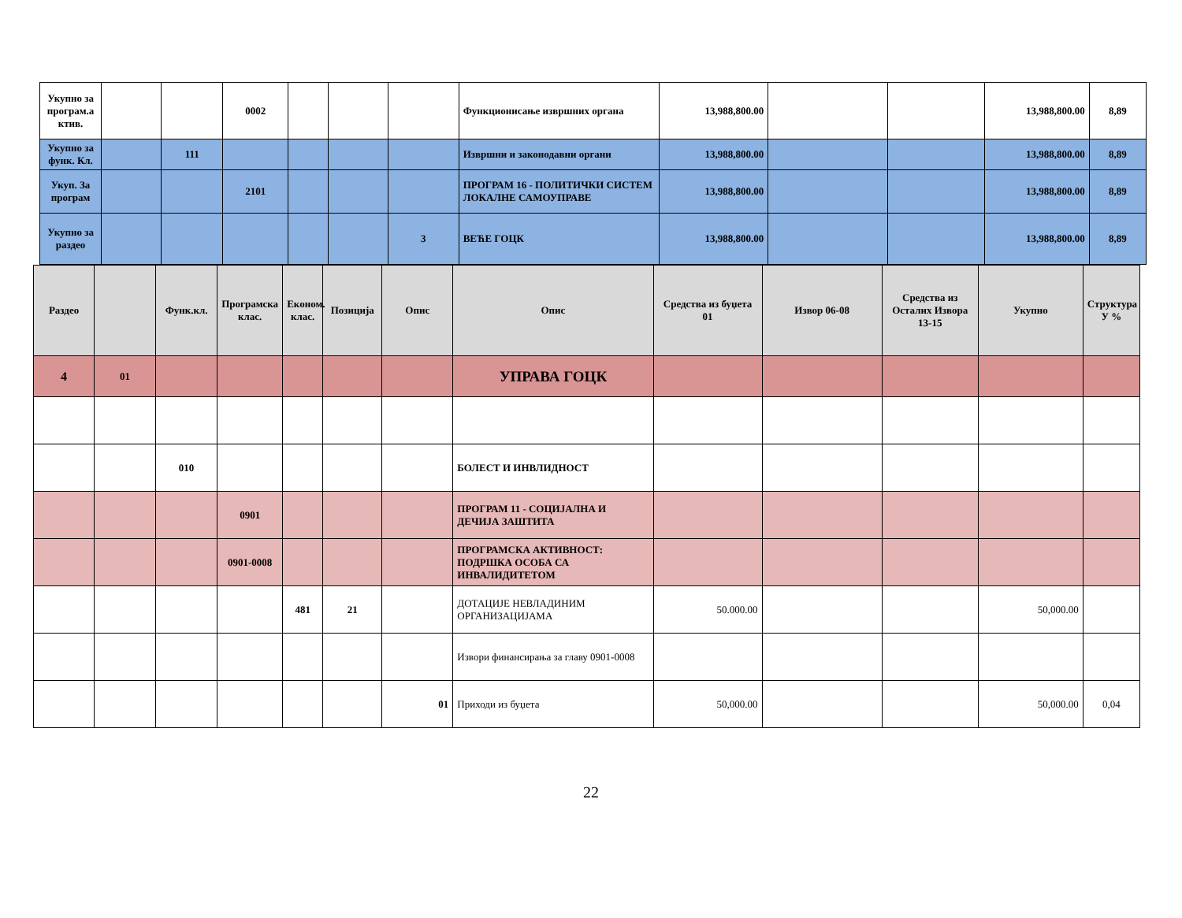| Укупно за програм.а ктив. | | | 0002 | | | | Функционисање извршних органа | 13,988,800.00 | | | 13,988,800.00 | 8,89 |
| Укупно за функ. Кл. | | 111 | | | | | Извршни и законодавни органи | 13,988,800.00 | | | 13,988,800.00 | 8,89 |
| Укуп. За програм | | | 2101 | | | | ПРОГРАМ 16 - ПОЛИТИЧКИ СИСТЕМ ЛОКАЛНЕ САМОУПРАВЕ | 13,988,800.00 | | | 13,988,800.00 | 8,89 |
| Укупно за раздео | | | | | | 3 | ВЕЋЕ ГОЦК | 13,988,800.00 | | | 13,988,800.00 | 8,89 |
| Раздео | | Функ.кл. | Програмска клас. | Економ. клас. | Позиција | Опис | Опис | Средства из буџета 01 | Извор 06-08 | Средства из Осталих Извора 13-15 | Укупно | Структура У % |
| --- | --- | --- | --- | --- | --- | --- | --- | --- | --- | --- | --- | --- |
| 4 | 01 | | | | | | УПРАВА ГОЦК | | | | | |
| | | 010 | | | | | БОЛЕСТ И ИНВЛИДНОСТ | | | | | |
| | | | 0901 | | | | ПРОГРАМ 11 - СОЦИЈАЛНА И ДЕЧИЈА ЗАШТИТА | | | | | |
| | | | 0901-0008 | | | | ПРОГРАМСКА АКТИВНОСТ: ПОДРШКА ОСОБА СА ИНВАЛИДИТЕТОМ | | | | | |
| | | | | 481 | 21 | | ДОТАЦИЈЕ НЕВЛАДИНИМ ОРГАНИЗАЦИЈАМА | 50.000.00 | | | 50,000.00 | |
| | | | | | | | Извори финансирања за главу 0901-0008 | | | | | |
| | | | | | | 01 | Приходи из буџета | 50,000.00 | | | 50,000.00 | 0,04 |
22